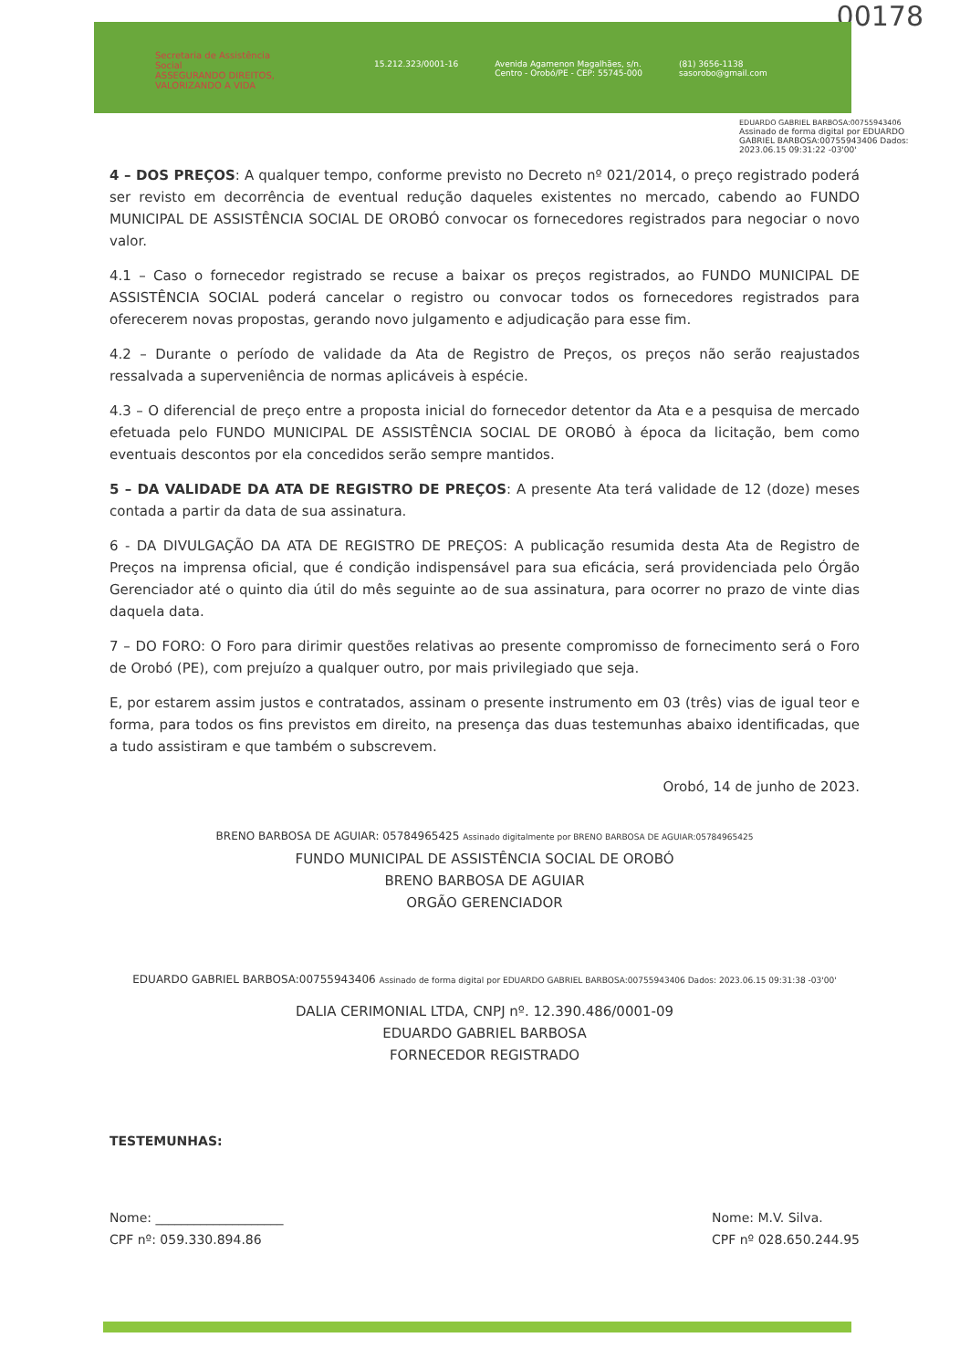00178
Secretaria de Assistência Social
ASSEGURANDO DIREITOS, VALORIZANDO A VIDA
15.212.323/0001-16 Avenida Agamenon Magalhães, s/n.
Centro - Orobó/PE - CEP: 55745-000 (81) 3656-1138
sasorobo@gmail.com
EDUARDO GABRIEL BARBOSA:00755943406 Assinado de forma digital por EDUARDO GABRIEL BARBOSA:00755943406 Dados: 2023.06.15 09:31:22 -03'00'
4 – DOS PREÇOS: A qualquer tempo, conforme previsto no Decreto nº 021/2014, o preço registrado poderá ser revisto em decorrência de eventual redução daqueles existentes no mercado, cabendo ao FUNDO MUNICIPAL DE ASSISTÊNCIA SOCIAL DE OROBÓ convocar os fornecedores registrados para negociar o novo valor.
4.1 – Caso o fornecedor registrado se recuse a baixar os preços registrados, ao FUNDO MUNICIPAL DE ASSISTÊNCIA SOCIAL poderá cancelar o registro ou convocar todos os fornecedores registrados para oferecerem novas propostas, gerando novo julgamento e adjudicação para esse fim.
4.2 – Durante o período de validade da Ata de Registro de Preços, os preços não serão reajustados ressalvada a superveniência de normas aplicáveis à espécie.
4.3 – O diferencial de preço entre a proposta inicial do fornecedor detentor da Ata e a pesquisa de mercado efetuada pelo FUNDO MUNICIPAL DE ASSISTÊNCIA SOCIAL DE OROBÓ à época da licitação, bem como eventuais descontos por ela concedidos serão sempre mantidos.
5 – DA VALIDADE DA ATA DE REGISTRO DE PREÇOS: A presente Ata terá validade de 12 (doze) meses contada a partir da data de sua assinatura.
6 - DA DIVULGAÇÃO DA ATA DE REGISTRO DE PREÇOS: A publicação resumida desta Ata de Registro de Preços na imprensa oficial, que é condição indispensável para sua eficácia, será providenciada pelo Órgão Gerenciador até o quinto dia útil do mês seguinte ao de sua assinatura, para ocorrer no prazo de vinte dias daquela data.
7 – DO FORO: O Foro para dirimir questões relativas ao presente compromisso de fornecimento será o Foro de Orobó (PE), com prejuízo a qualquer outro, por mais privilegiado que seja.
E, por estarem assim justos e contratados, assinam o presente instrumento em 03 (três) vias de igual teor e forma, para todos os fins previstos em direito, na presença das duas testemunhas abaixo identificadas, que a tudo assistiram e que também o subscrevem.
Orobó, 14 de junho de 2023.
BRENO BARBOSA DE AGUIAR: 05784965425 Assinado digitalmente por BRENO BARBOSA DE AGUIAR:05784965425
FUNDO MUNICIPAL DE ASSISTÊNCIA SOCIAL DE OROBÓ
BRENO BARBOSA DE AGUIAR
ORGÃO GERENCIADOR
EDUARDO GABRIEL BARBOSA:00755943406 Assinado de forma digital por EDUARDO GABRIEL BARBOSA:00755943406 Dados: 2023.06.15 09:31:38 -03'00'
DALIA CERIMONIAL LTDA, CNPJ nº. 12.390.486/0001-09
EDUARDO GABRIEL BARBOSA
FORNECEDOR REGISTRADO
TESTEMUNHAS:
Nome: ____________________
CPF nº: 059.330.894.86
Nome: M.V. Silva.
CPF nº 028.650.244.95